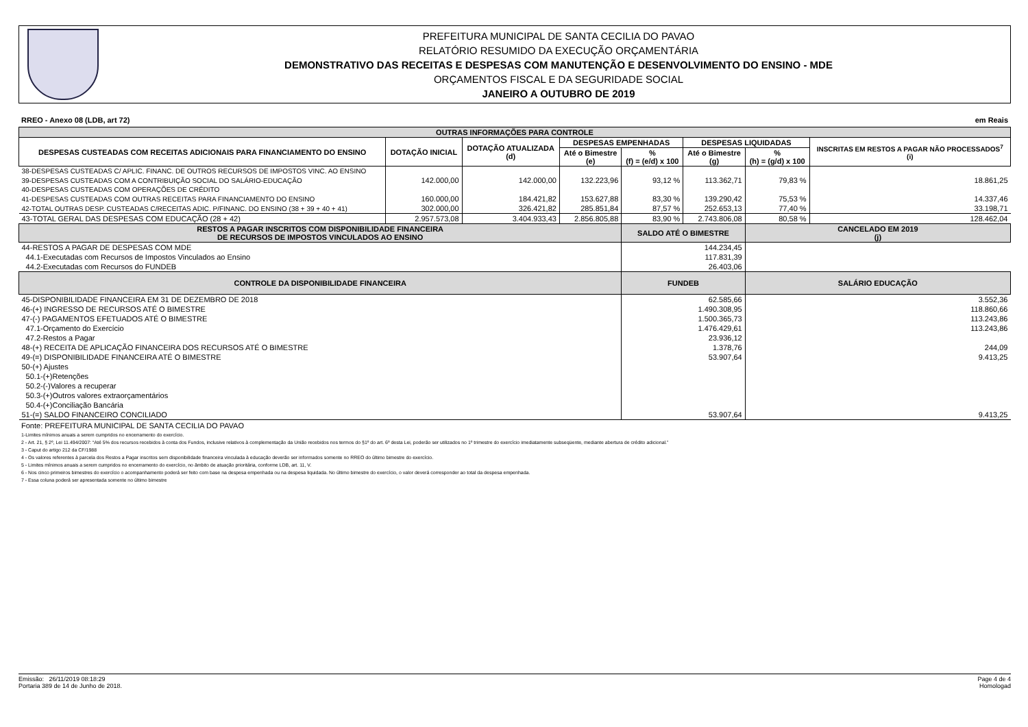PREFEITURA MUNICIPAL DE SANTA CECILIA DO PAVAO
RELATÓRIO RESUMIDO DA EXECUÇÃO ORÇAMENTÁRIA
DEMONSTRATIVO DAS RECEITAS E DESPESAS COM MANUTENÇÃO E DESENVOLVIMENTO DO ENSINO - MDE
ORÇAMENTOS FISCAL E DA SEGURIDADE SOCIAL
JANEIRO A OUTUBRO DE 2019
RREO - Anexo 08 (LDB, art 72) em Reais
| OUTRAS INFORMAÇÕES PARA CONTROLE | | | | | | | |
| --- | --- | --- | --- | --- | --- | --- | --- |
| DESPESAS CUSTEADAS COM RECEITAS ADICIONAIS PARA FINANCIAMENTO DO ENSINO | DOTAÇÃO INICIAL | DOTAÇÃO ATUALIZADA (d) | DESPESAS EMPENHADAS | | DESPESAS LIQUIDADAS | | INSCRITAS EM RESTOS A PAGAR NÃO PROCESSADOS<sup>7</sup> (i) |
| | | | Até o Bimestre (e) | % (f) = (e/d) x 100 | Até o Bimestre (g) | % (h) = (g/d) x 100 | |
| 38-DESPESAS CUSTEADAS C/ APLIC. FINANC. DE OUTROS RECURSOS DE IMPOSTOS VINC. AO ENSINO | | | | | | | |
| 39-DESPESAS CUSTEADAS COM A CONTRIBUIÇÃO SOCIAL DO SALÁRIO-EDUCAÇÃO | 142.000,00 | 142.000,00 | 132.223,96 | 93,12 % | 113.362,71 | 79,83 % | 18.861,25 |
| 40-DESPESAS CUSTEADAS COM OPERAÇÕES DE CRÉDITO | | | | | | | |
| 41-DESPESAS CUSTEADAS COM OUTRAS RECEITAS PARA FINANCIAMENTO DO ENSINO | 160.000,00 | 184.421,82 | 153.627,88 | 83,30 % | 139.290,42 | 75,53 % | 14.337,46 |
| 42-TOTAL OUTRAS DESP. CUSTEADAS C/RECEITAS ADIC. P/FINANC. DO ENSINO (38 + 39 + 40 + 41) | 302.000,00 | 326.421,82 | 285.851,84 | 87,57 % | 252.653,13 | 77,40 % | 33.198,71 |
| 43-TOTAL GERAL DAS DESPESAS COM EDUCAÇÃO (28 + 42) | 2.957.573,08 | 3.404.933,43 | 2.856.805,88 | 83,90 % | 2.743.806,08 | 80,58 % | 128.462,04 |
| RESTOS A PAGAR INSCRITOS COM DISPONIBILIDADE FINANCEIRA DE RECURSOS DE IMPOSTOS VINCULADOS AO ENSINO | | | | SALDO ATÉ O BIMESTRE | | CANCELADO EM 2019 (j) | |
| 44-RESTOS A PAGAR DE DESPESAS COM MDE | | | | 144.234,45 | | | |
| 44.1-Executadas com Recursos de Impostos Vinculados ao Ensino | | | | 117.831,39 | | | |
| 44.2-Executadas com Recursos do FUNDEB | | | | 26.403,06 | | | |
| CONTROLE DA DISPONIBILIDADE FINANCEIRA | | | | FUNDEB | | SALÁRIO EDUCAÇÃO | |
| 45-DISPONIBILIDADE FINANCEIRA EM 31 DE DEZEMBRO DE 2018 | | | | 62.585,66 | | 3.552,36 | |
| 46-(+) INGRESSO DE RECURSOS ATÉ O BIMESTRE | | | | 1.490.308,95 | | 118.860,66 | |
| 47-(-) PAGAMENTOS EFETUADOS ATÉ O BIMESTRE | | | | 1.500.365,73 | | 113.243,86 | |
| 47.1-Orçamento do Exercício | | | | 1.476.429,61 | | 113.243,86 | |
| 47.2-Restos a Pagar | | | | 23.936,12 | | | |
| 48-(+) RECEITA DE APLICAÇÃO FINANCEIRA DOS RECURSOS ATÉ O BIMESTRE | | | | 1.378,76 | | 244,09 | |
| 49-(=) DISPONIBILIDADE FINANCEIRA ATÉ O BIMESTRE | | | | 53.907,64 | | 9.413,25 | |
| 50-(+) Ajustes | | | | | | | |
| 50.1-(+)Retenções | | | | | | | |
| 50.2-(-)Valores a recuperar | | | | | | | |
| 50.3-(+)Outros valores extraorçamentários | | | | | | | |
| 50.4-(+)Conciliação Bancária | | | | | | | |
| 51-(=) SALDO FINANCEIRO CONCILIADO | | | | 53.907,64 | | 9.413,25 | |
Fonte: PREFEITURA MUNICIPAL DE SANTA CECILIA DO PAVAO
1-Limites mínimos anuais a serem cumpridos no encerramento do exercício.
2 - Art. 21, § 2º, Lei 11.494/2007: “Até 5% dos recursos recebidos à conta dos Fundos, inclusive relativos à complementação da União recebidos nos termos do §1º do art. 6º desta Lei, poderão ser utilizados no 1º trimestre do exercício imediatamente subseqüente, mediante abertura de crédito adicional.”
3 - Caput do artigo 212 da CF/1988
4 - Os valores referentes à parcela dos Restos a Pagar inscritos sem disponibilidade financeira vinculada à educação deverão ser informados somente no RREO do último bimestre do exercício.
5 - Limites mínimos anuais a serem cumpridos no encerramento do exercício, no âmbito de atuação prioritária, conforme LDB, art. 11, V.
6 - Nos cinco primeiros bimestres do exercício o acompanhamento poderá ser feito com base na despesa empenhada ou na despesa liquidada. No último bimestre do exercício, o valor deverá corresponder ao total da despesa empenhada.
7 - Essa coluna poderá ser apresentada somente no último bimestre
Emissão: 26/11/2019 08:18:29
Portaria 389 de 14 de Junho de 2018.
Page 4 de 4
Homologad